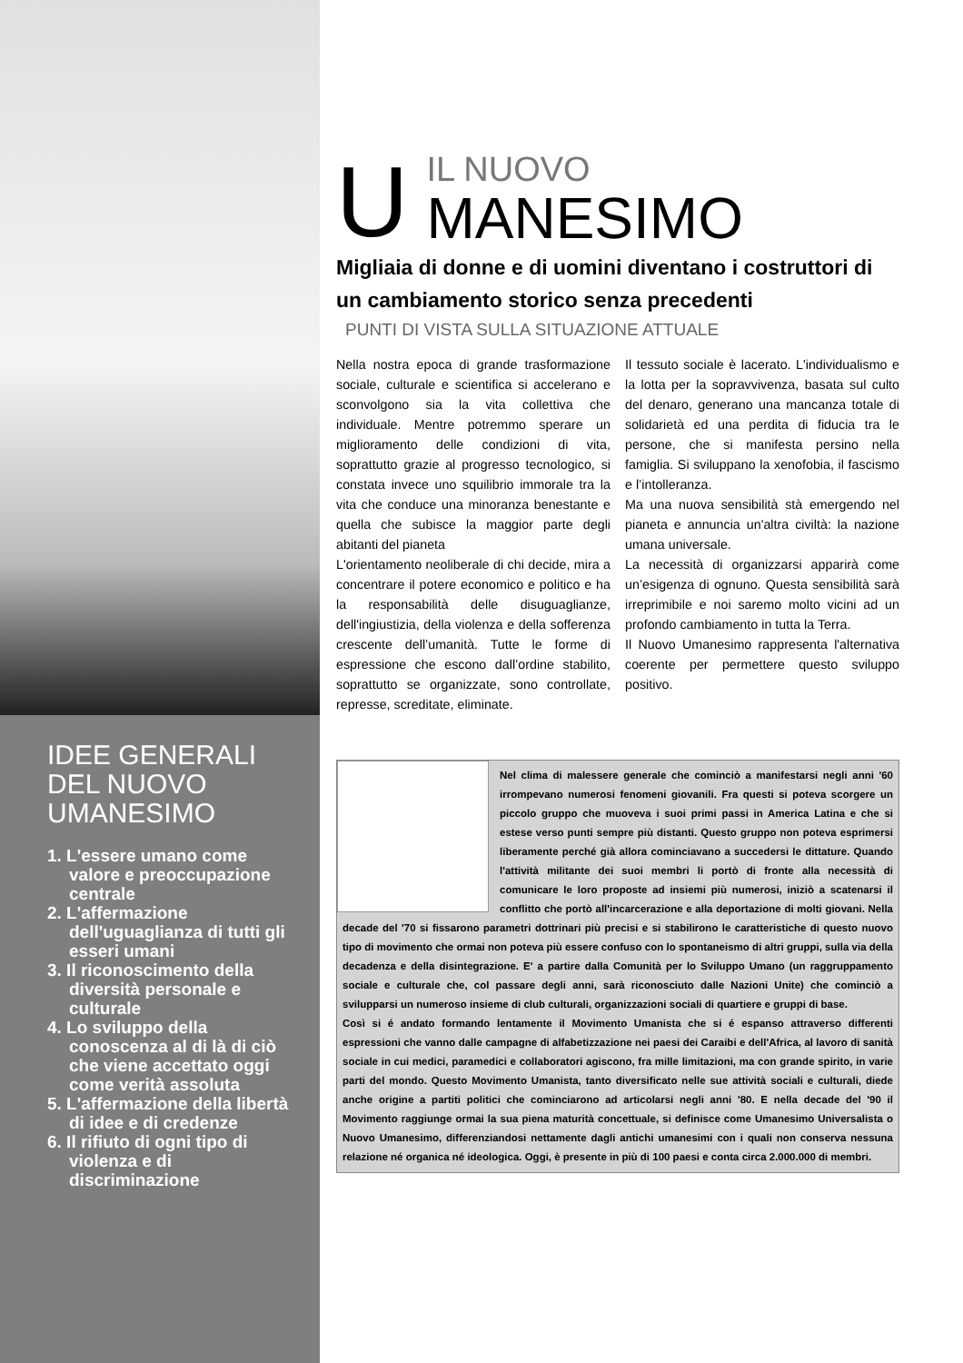IDEE GENERALI DEL NUOVO UMANESIMO
1. L'essere umano come valore e preoccupazione centrale
2. L'affermazione dell'uguaglianza di tutti gli esseri umani
3. Il riconoscimento della diversità personale e culturale
4. Lo sviluppo della conoscenza al di là di ciò che viene accettato oggi come verità assoluta
5. L'affermazione della libertà di idee e di credenze
6. Il rifiuto di ogni tipo di violenza e di discriminazione
U
IL NUOVO
MANESIMO
Migliaia di donne e di uomini diventano i costruttori di un cambiamento storico senza precedenti
PUNTI DI VISTA SULLA SITUAZIONE ATTUALE
Nella nostra epoca di grande trasformazione sociale, culturale e scientifica si accelerano e sconvolgono sia la vita collettiva che individuale. Mentre potremmo sperare un miglioramento delle condizioni di vita, soprattutto grazie al progresso tecnologico, si constata invece uno squilibrio immorale tra la vita che conduce una minoranza benestante e quella che subisce la maggior parte degli abitanti del pianeta
L'orientamento neoliberale di chi decide, mira a concentrare il potere economico e politico e ha la responsabilità delle disuguaglianze, dell'ingiustizia, della violenza e della sofferenza crescente dell’umanità. Tutte le forme di espressione che escono dall’ordine stabilito, soprattutto se organizzate, sono controllate, represse, screditate, eliminate.
Il tessuto sociale è lacerato. L'individualismo e la lotta per la sopravvivenza, basata sul culto del denaro, generano una mancanza totale di solidarietà ed una perdita di fiducia tra le persone, che si manifesta persino nella famiglia. Si sviluppano la xenofobia, il fascismo e l’intolleranza.
Ma una nuova sensibilità stà emergendo nel pianeta e annuncia un'altra civiltà: la nazione umana universale.
La necessità di organizzarsi apparirà come un’esigenza di ognuno. Questa sensibilità sarà irreprimibile e noi saremo molto vicini ad un profondo cambiamento in tutta la Terra.
Il Nuovo Umanesimo rappresenta l'alternativa coerente per permettere questo sviluppo positivo.
Nel clima di malessere generale che cominciò a manifestarsi negli anni '60 irrompevano numerosi fenomeni giovanili. Fra questi si poteva scorgere un piccolo gruppo che muoveva i suoi primi passi in America Latina e che si estese verso punti sempre più distanti. Questo gruppo non poteva esprimersi liberamente perché già allora cominciavano a succedersi le dittature. Quando l'attività militante dei suoi membri li portò di fronte alla necessità di comunicare le loro proposte ad insiemi più numerosi, iniziò a scatenarsi il conflitto che portò all'incarcerazione e alla deportazione di molti giovani. Nella decade del '70 si fissarono parametri dottrinari più precisi e si stabilirono le caratteristiche di questo nuovo tipo di movimento che ormai non poteva più essere confuso con lo spontaneismo di altri gruppi, sulla via della decadenza e della disintegrazione. E' a partire dalla Comunità per lo Sviluppo Umano (un raggruppamento sociale e culturale che, col passare degli anni, sarà riconosciuto dalle Nazioni Unite) che cominciò a svilupparsi un numeroso insieme di club culturali, organizzazioni sociali di quartiere e gruppi di base.
Così si é andato formando lentamente il Movimento Umanista che si é espanso attraverso differenti espressioni che vanno dalle campagne di alfabetizzazione nei paesi dei Caraibi e dell'Africa, al lavoro di sanità sociale in cui medici, paramedici e collaboratori agiscono, fra mille limitazioni, ma con grande spirito, in varie parti del mondo. Questo Movimento Umanista, tanto diversificato nelle sue attività sociali e culturali, diede anche origine a partiti politici che cominciarono ad articolarsi negli anni '80. E nella decade del '90 il Movimento raggiunge ormai la sua piena maturità concettuale, si definisce come Umanesimo Universalista o Nuovo Umanesimo, differenziandosi nettamente dagli antichi umanesimi con i quali non conserva nessuna relazione né organica né ideologica. Oggi, è presente in più di 100 paesi e conta circa 2.000.000 di membri.